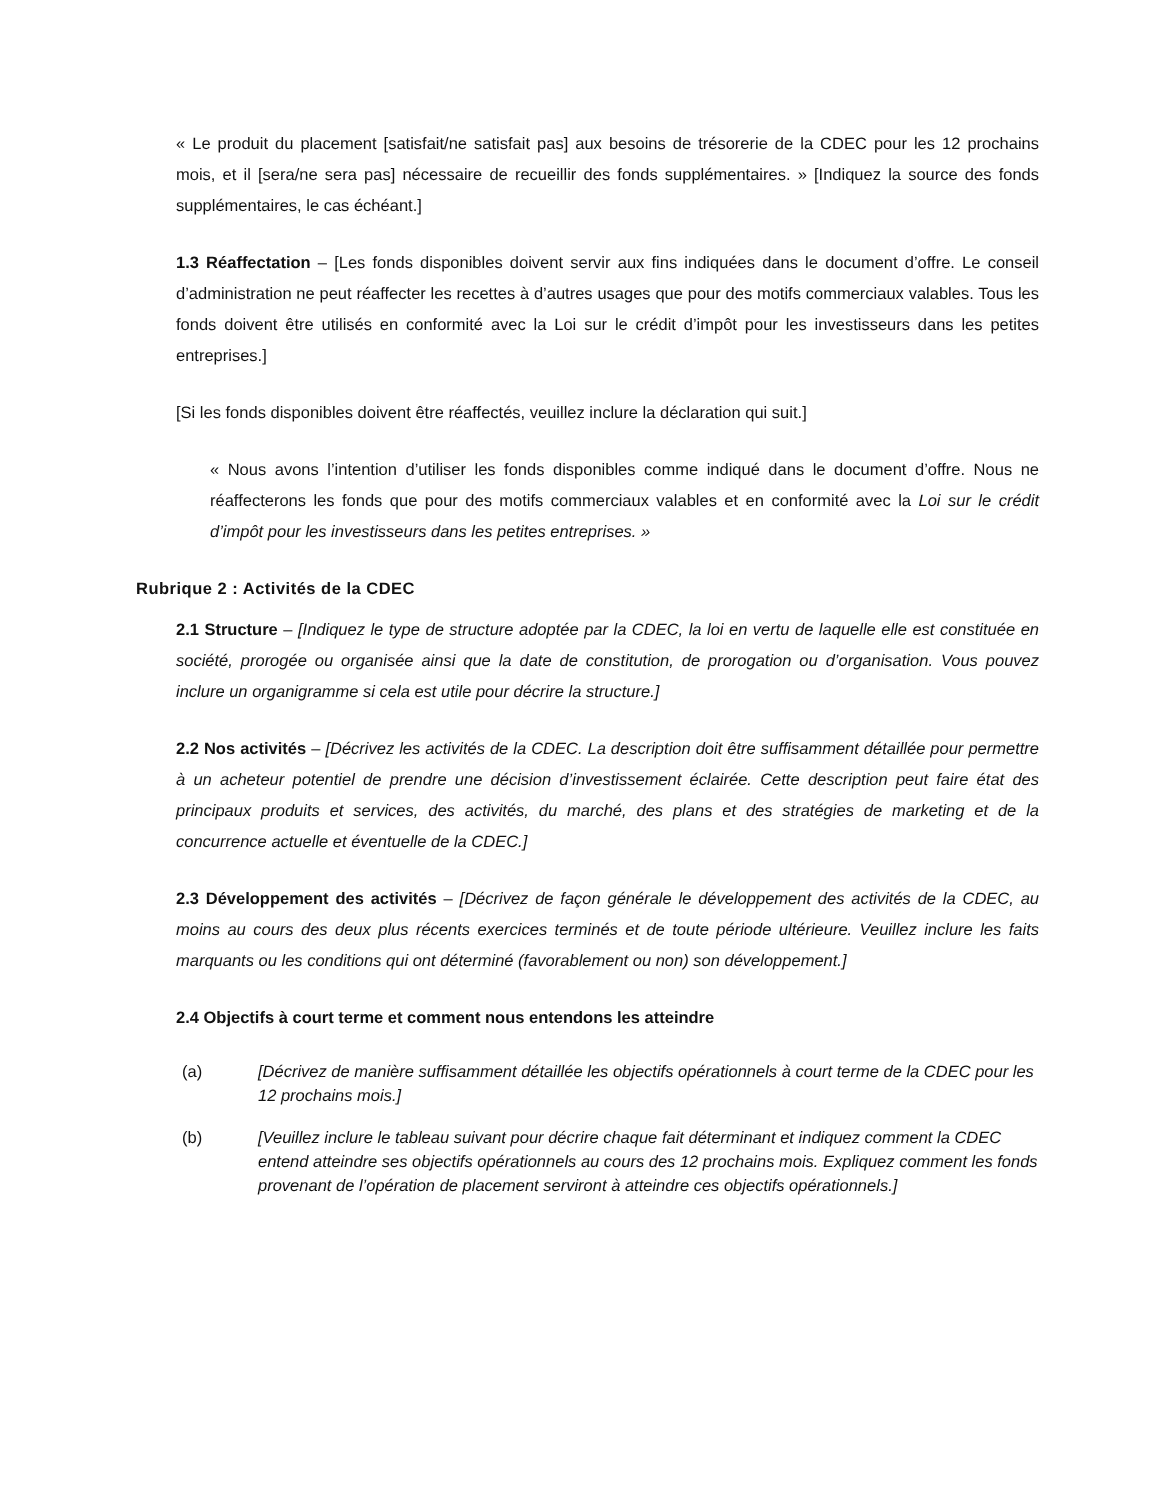« Le produit du placement [satisfait/ne satisfait pas] aux besoins de trésorerie de la CDEC pour les 12 prochains mois, et il [sera/ne sera pas] nécessaire de recueillir des fonds supplémentaires. » [Indiquez la source des fonds supplémentaires, le cas échéant.]
1.3 Réaffectation – [Les fonds disponibles doivent servir aux fins indiquées dans le document d’offre. Le conseil d’administration ne peut réaffecter les recettes à d’autres usages que pour des motifs commerciaux valables. Tous les fonds doivent être utilisés en conformité avec la Loi sur le crédit d’impôt pour les investisseurs dans les petites entreprises.]
[Si les fonds disponibles doivent être réaffectés, veuillez inclure la déclaration qui suit.]
« Nous avons l’intention d’utiliser les fonds disponibles comme indiqué dans le document d’offre. Nous ne réaffecterons les fonds que pour des motifs commerciaux valables et en conformité avec la Loi sur le crédit d’impôt pour les investisseurs dans les petites entreprises. »
Rubrique 2 : Activités de la CDEC
2.1 Structure – [Indiquez le type de structure adoptée par la CDEC, la loi en vertu de laquelle elle est constituée en société, prorogée ou organisée ainsi que la date de constitution, de prorogation ou d’organisation. Vous pouvez inclure un organigramme si cela est utile pour décrire la structure.]
2.2 Nos activités – [Décrivez les activités de la CDEC. La description doit être suffisamment détaillée pour permettre à un acheteur potentiel de prendre une décision d’investissement éclairée. Cette description peut faire état des principaux produits et services, des activités, du marché, des plans et des stratégies de marketing et de la concurrence actuelle et éventuelle de la CDEC.]
2.3 Développement des activités – [Décrivez de façon générale le développement des activités de la CDEC, au moins au cours des deux plus récents exercices terminés et de toute période ultérieure. Veuillez inclure les faits marquants ou les conditions qui ont déterminé (favorablement ou non) son développement.]
2.4 Objectifs à court terme et comment nous entendons les atteindre
(a) [Décrivez de manière suffisamment détaillée les objectifs opérationnels à court terme de la CDEC pour les 12 prochains mois.]
(b) [Veuillez inclure le tableau suivant pour décrire chaque fait déterminant et indiquez comment la CDEC entend atteindre ses objectifs opérationnels au cours des 12 prochains mois. Expliquez comment les fonds provenant de l’opération de placement serviront à atteindre ces objectifs opérationnels.]